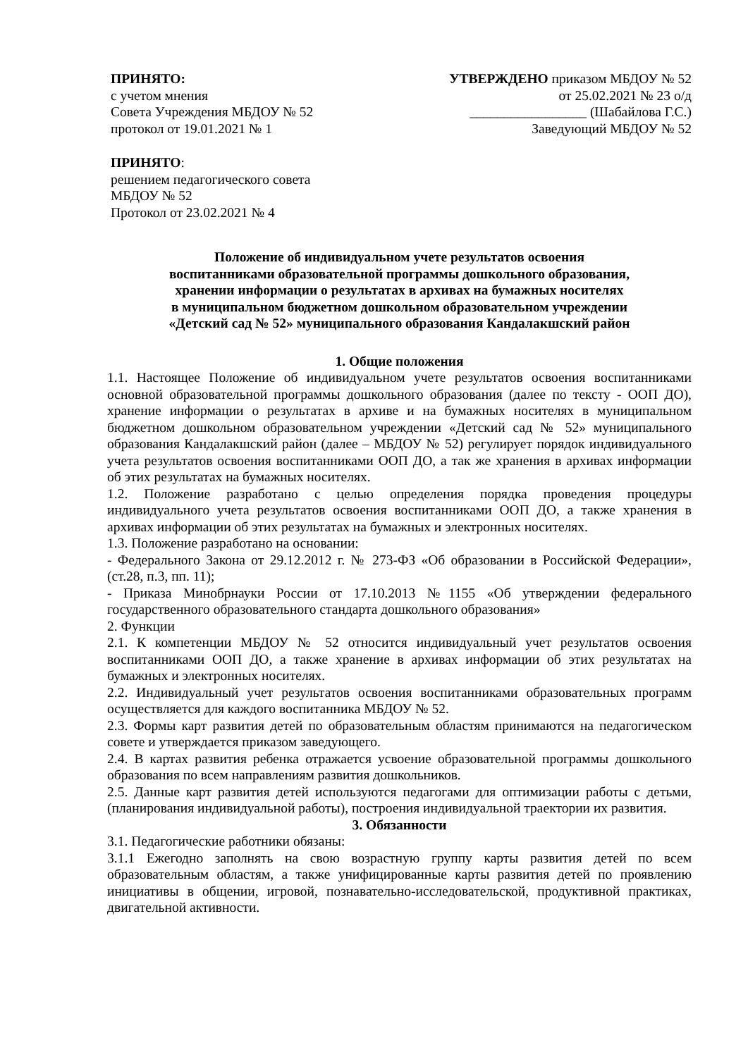ПРИНЯТО:
с учетом мнения
Совета Учреждения МБДОУ № 52
протокол от 19.01.2021 № 1
УТВЕРЖДЕНО приказом МБДОУ № 52
от 25.02.2021 № 23 о/д
_________________ (Шабайлова Г.С.)
Заведующий МБДОУ № 52
ПРИНЯТО:
решением педагогического совета
МБДОУ № 52
Протокол от 23.02.2021 № 4
Положение об индивидуальном учете результатов освоения
воспитанниками образовательной программы дошкольного образования,
хранении информации о результатах в архивах на бумажных носителях
в муниципальном бюджетном дошкольном образовательном учреждении
«Детский сад № 52» муниципального образования Кандалакшский район
1. Общие положения
1.1. Настоящее Положение об индивидуальном учете результатов освоения воспитанниками основной образовательной программы дошкольного образования (далее по тексту - ООП ДО), хранение информации о результатах в архиве и на бумажных носителях в муниципальном бюджетном дошкольном образовательном учреждении «Детский сад № 52» муниципального образования Кандалакшский район (далее – МБДОУ № 52) регулирует порядок индивидуального учета результатов освоения воспитанниками ООП ДО, а так же хранения в архивах информации об этих результатах на бумажных носителях.
1.2. Положение разработано с целью определения порядка проведения процедуры индивидуального учета результатов освоения воспитанниками ООП ДО, а также хранения в архивах информации об этих результатах на бумажных и электронных носителях.
1.3. Положение разработано на основании:
- Федерального Закона от 29.12.2012 г. № 273-ФЗ «Об образовании в Российской Федерации», (ст.28, п.3, пп. 11);
- Приказа Минобрнауки России от 17.10.2013 №1155 «Об утверждении федерального государственного образовательного стандарта дошкольного образования»
2. Функции
2.1. К компетенции МБДОУ № 52 относится индивидуальный учет результатов освоения воспитанниками ООП ДО, а также хранение в архивах информации об этих результатах на бумажных и электронных носителях.
2.2. Индивидуальный учет результатов освоения воспитанниками образовательных программ осуществляется для каждого воспитанника МБДОУ № 52.
2.3. Формы карт развития детей по образовательным областям принимаются на педагогическом совете и утверждается приказом заведующего.
2.4. В картах развития ребенка отражается усвоение образовательной программы дошкольного образования по всем направлениям развития дошкольников.
2.5. Данные карт развития детей используются педагогами для оптимизации работы с детьми, (планирования индивидуальной работы), построения индивидуальной траектории их развития.
3. Обязанности
3.1. Педагогические работники обязаны:
3.1.1 Ежегодно заполнять на свою возрастную группу карты развития детей по всем образовательным областям, а также унифицированные карты развития детей по проявлению инициативы в общении, игровой, познавательно-исследовательской, продуктивной практиках, двигательной активности.